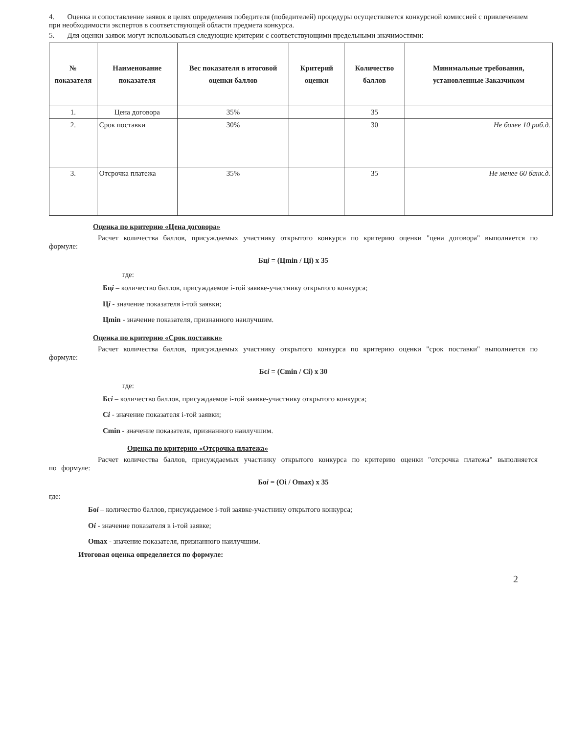4. Оценка и сопоставление заявок в целях определения победителя (победителей) процедуры осуществляется конкурсной комиссией с привлечением при необходимости экспертов в соответствующей области предмета конкурса.
5. Для оценки заявок могут использоваться следующие критерии с соответствующими предельными значимостями:
| № показателя | Наименование показателя | Вес показателя в итоговой оценки баллов | Критерий оценки | Количество баллов | Минимальные требования, установленные Заказчиком |
| --- | --- | --- | --- | --- | --- |
| 1. | Цена договора | 35% | | 35 | |
| 2. | Срок поставки | 30% | | 30 | Не более 10 раб.д. |
| 3. | Отсрочка платежа | 35% | | 35 | Не менее 60 банк.д. |
Оценка по критерию «Цена договора»
Расчет количества баллов, присуждаемых участнику открытого конкурса по критерию оценки "цена договора" выполняется по формуле:
Бцi = (Цmin / Цi) х 35
где:
Бцi – количество баллов, присуждаемое i-той заявке-участнику открытого конкурса;
Цi - значение показателя i-той заявки;
Цmin - значение показателя, признанного наилучшим.
Оценка по критерию «Срок поставки»
Расчет количества баллов, присуждаемых участнику открытого конкурса по критерию оценки "срок поставки" выполняется по формуле:
Бсi = (Сmin / Сi) х 30
где:
Бсi – количество баллов, присуждаемое i-той заявке-участнику открытого конкурса;
Сi - значение показателя i-той заявки;
Сmin - значение показателя, признанного наилучшим.
Оценка по критерию «Отсрочка платежа»
Расчет количества баллов, присуждаемых участнику открытого конкурса по критерию оценки "отсрочка платежа" выполняется по формуле:
Боi = (Оi / Оmax) х 35
где:
Боi – количество баллов, присуждаемое i-той заявке-участнику открытого конкурса;
Оi - значение показателя в i-той заявке;
Оmax - значение показателя, признанного наилучшим.
Итоговая оценка определяется по формуле:
2